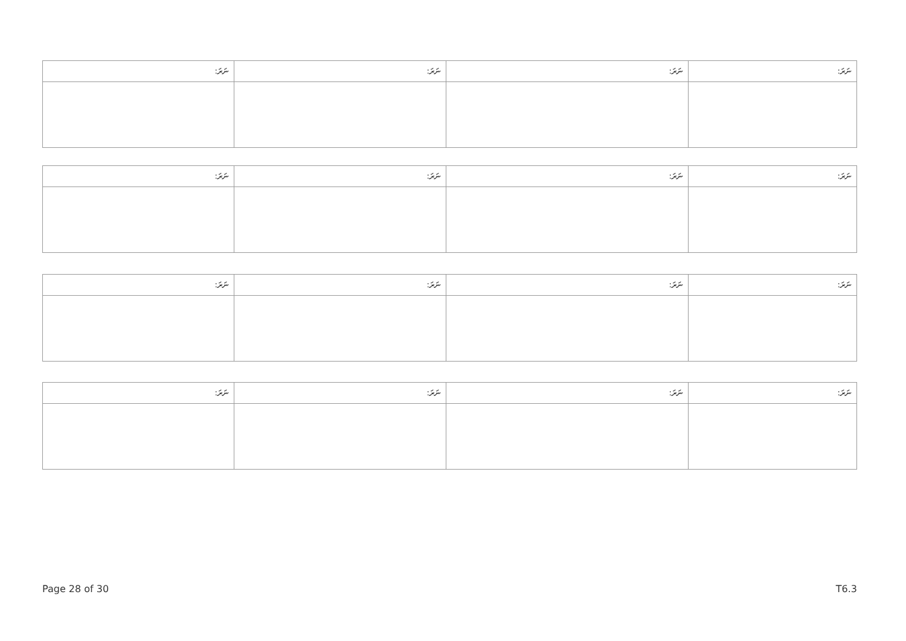| ނަރަ: | ނަރަ: | ނަރަ: | ނަރަ: |
| --- | --- | --- | --- |
| ނަރަ: | ނަރަ: | ނަރަ: | ނަރަ: |
| --- | --- | --- | --- |
| ނަރަ: | ނަރަ: | ނަރަ: | ނަރަ: |
| --- | --- | --- | --- |
| ނަރަ: | ނަރަ: | ނަރަ: | ނަރަ: |
| --- | --- | --- | --- |
Page 28 of 30 T6.3